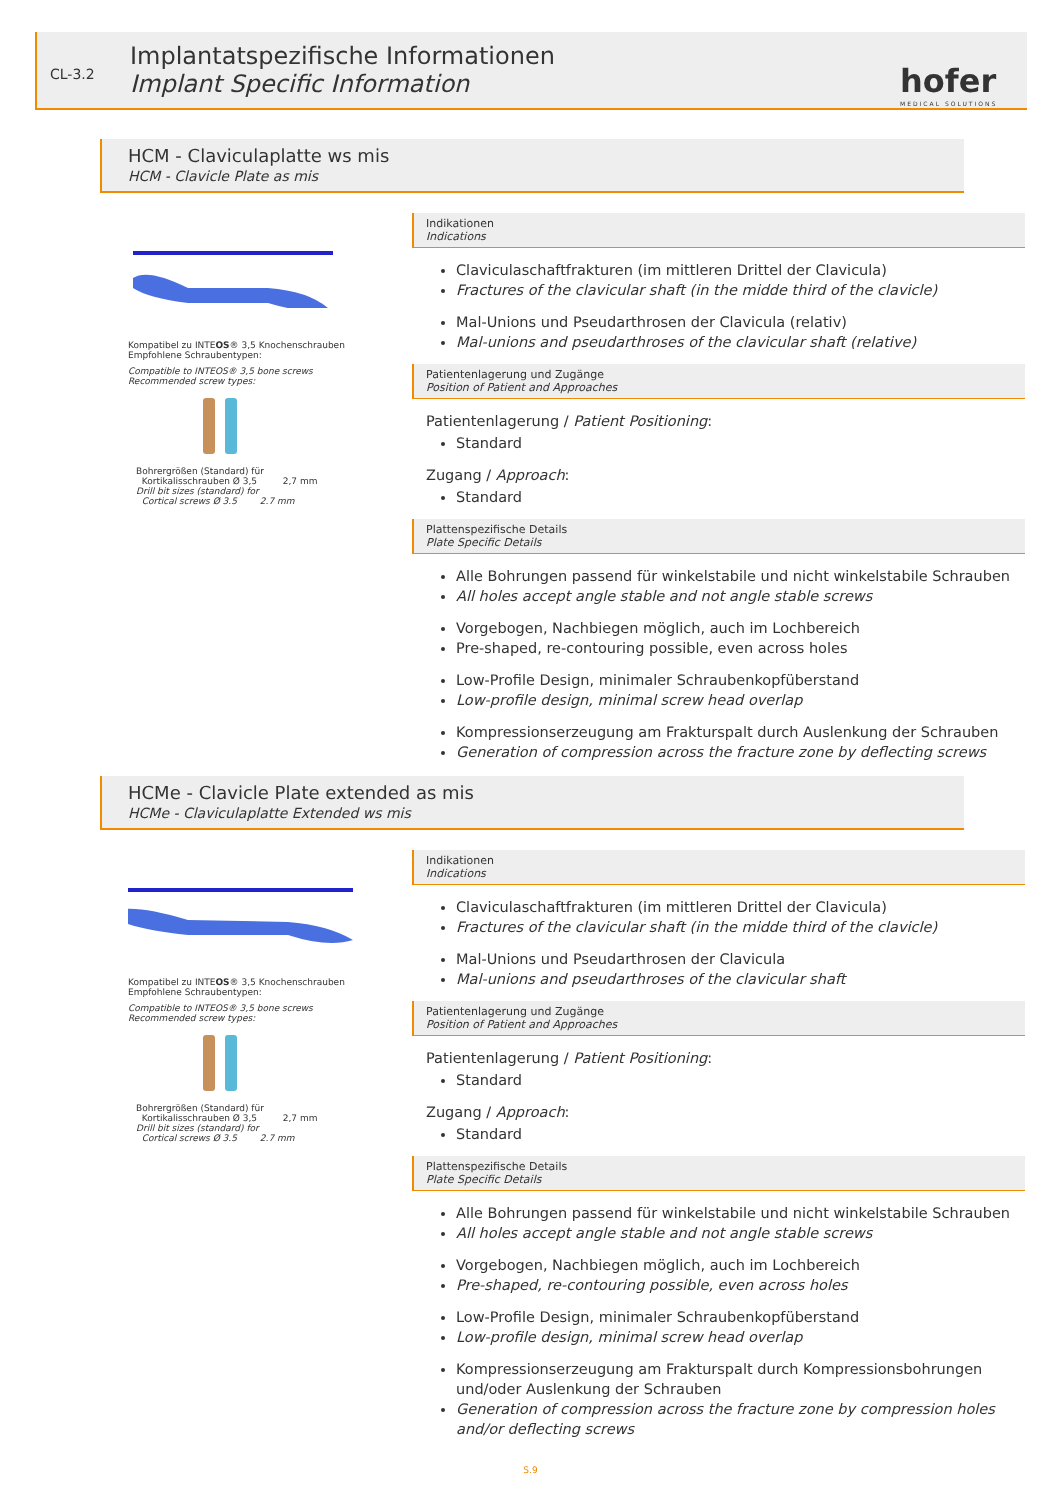CL-3.2
Implantatspezifische Informationen
Implant Specific Information
hofer
MEDICAL SOLUTIONS
HCM - Claviculaplatte ws mis
HCM - Clavicle Plate as mis
Kompatibel zu INTEOS® 3,5 Knochenschrauben
Empfohlene Schraubentypen:
Compatible to INTEOS® 3,5 bone screws
Recommended screw types:
Bohrergrößen (Standard) für
Kortikalisschrauben Ø 3,5 2,7 mm
Drill bit sizes (standard) for
Cortical screws Ø 3.5 2.7 mm
Indikationen
Indications
Claviculaschaftfrakturen (im mittleren Drittel der Clavicula)
Fractures of the clavicular shaft (in the midde third of the clavicle)
Mal-Unions und Pseudarthrosen der Clavicula (relativ)
Mal-unions and pseudarthroses of the clavicular shaft (relative)
Patientenlagerung und Zugänge
Position of Patient and Approaches
Patientenlagerung / Patient Positioning:
Standard
Zugang / Approach:
Standard
Plattenspezifische Details
Plate Specific Details
Alle Bohrungen passend für winkelstabile und nicht winkelstabile Schrauben
All holes accept angle stable and not angle stable screws
Vorgebogen, Nachbiegen möglich, auch im Lochbereich
Pre-shaped, re-contouring possible, even across holes
Low-Profile Design, minimaler Schraubenkopfüberstand
Low-profile design, minimal screw head overlap
Kompressionserzeugung am Frakturspalt durch Auslenkung der Schrauben
Generation of compression across the fracture zone by deflecting screws
HCMe - Clavicle Plate extended as mis
HCMe - Claviculaplatte Extended ws mis
Kompatibel zu INTEOS® 3,5 Knochenschrauben
Empfohlene Schraubentypen:
Compatible to INTEOS® 3,5 bone screws
Recommended screw types:
Bohrergrößen (Standard) für
Kortikalisschrauben Ø 3,5 2,7 mm
Drill bit sizes (standard) for
Cortical screws Ø 3.5 2.7 mm
Indikationen
Indications
Claviculaschaftfrakturen (im mittleren Drittel der Clavicula)
Fractures of the clavicular shaft (in the midde third of the clavicle)
Mal-Unions und Pseudarthrosen der Clavicula
Mal-unions and pseudarthroses of the clavicular shaft
Patientenlagerung und Zugänge
Position of Patient and Approaches
Patientenlagerung / Patient Positioning:
Standard
Zugang / Approach:
Standard
Plattenspezifische Details
Plate Specific Details
Alle Bohrungen passend für winkelstabile und nicht winkelstabile Schrauben
All holes accept angle stable and not angle stable screws
Vorgebogen, Nachbiegen möglich, auch im Lochbereich
Pre-shaped, re-contouring possible, even across holes
Low-Profile Design, minimaler Schraubenkopfüberstand
Low-profile design, minimal screw head overlap
Kompressionserzeugung am Frakturspalt durch Kompressionsbohrungen und/oder Auslenkung der Schrauben
Generation of compression across the fracture zone by compression holes and/or deflecting screws
S.9